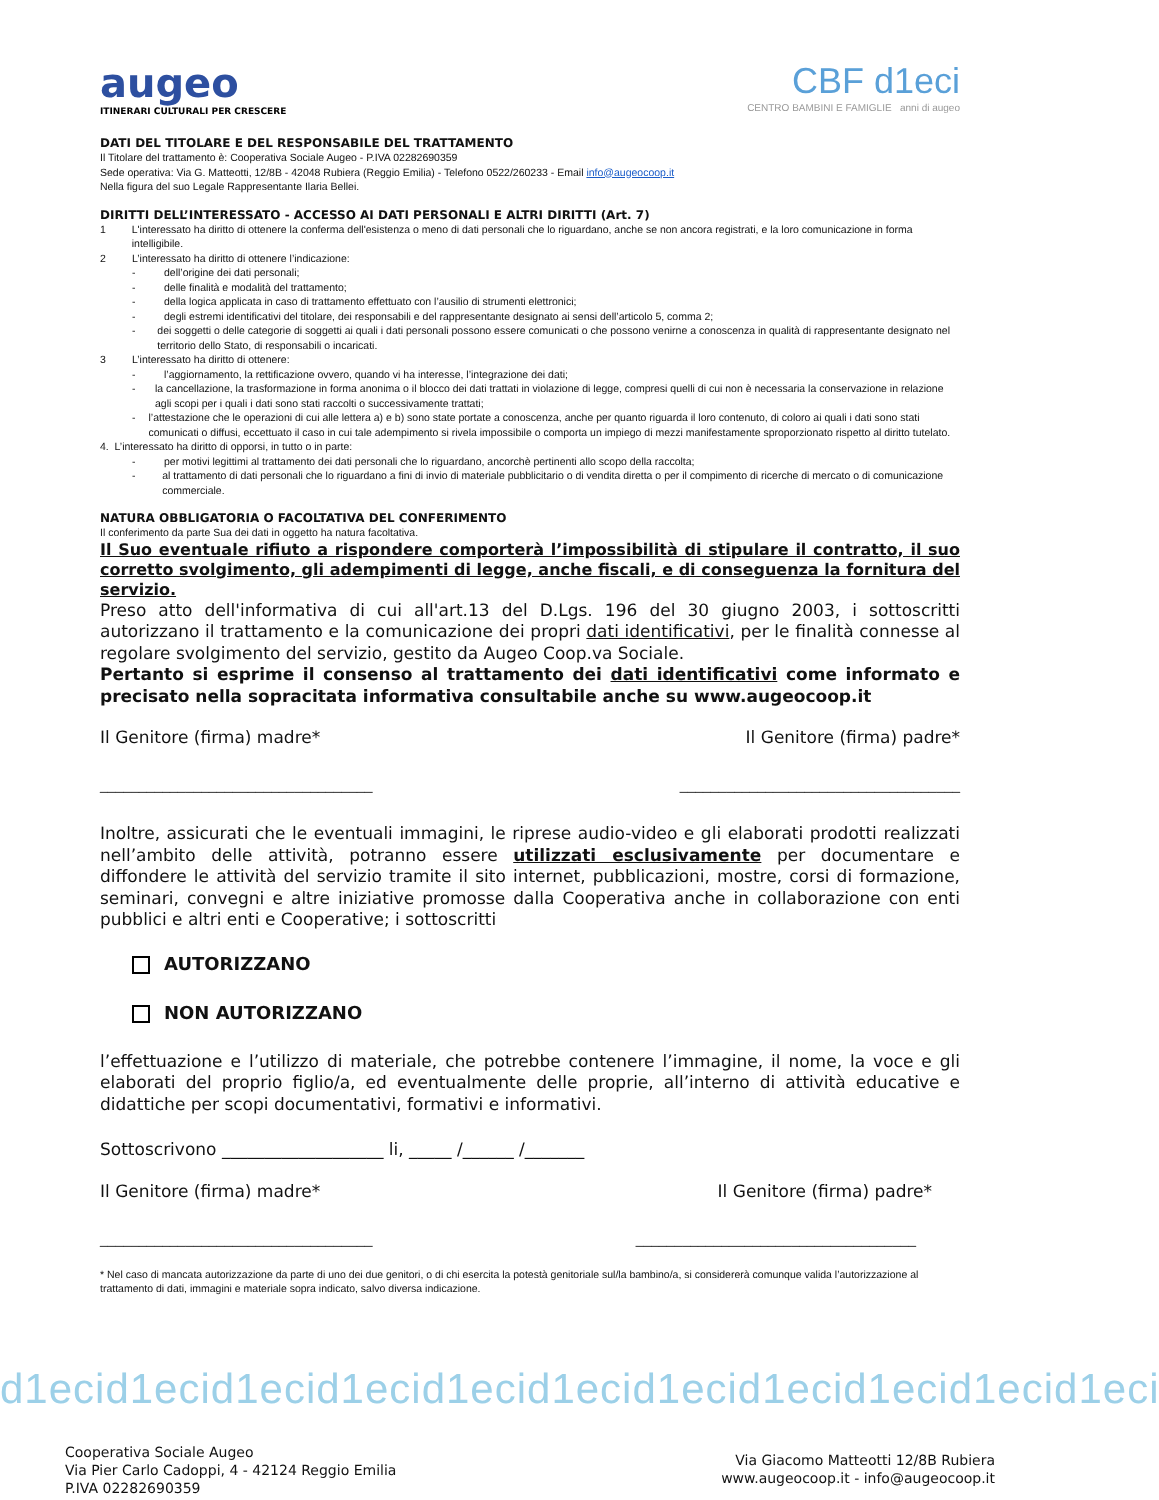augeo
ITINERARI CULTURALI PER CRESCERE
CBF d1eci
CENTRO BAMBINI E FAMIGLIE anni di augeo
DATI DEL TITOLARE E DEL RESPONSABILE DEL TRATTAMENTO
Il Titolare del trattamento è: Cooperativa Sociale Augeo - P.IVA 02282690359
Sede operativa: Via G. Matteotti, 12/8B - 42048 Rubiera (Reggio Emilia) - Telefono 0522/260233 - Email info@augeocoop.it
Nella figura del suo Legale Rappresentante Ilaria Bellei.
DIRITTI DELL’INTERESSATO - ACCESSO AI DATI PERSONALI E ALTRI DIRITTI (Art. 7)
1 L'interessato ha diritto di ottenere la conferma dell'esistenza o meno di dati personali che lo riguardano, anche se non ancora registrati, e la loro comunicazione in forma intelligibile.
2 L’interessato ha diritto di ottenere l’indicazione:
- dell’origine dei dati personali;
- delle finalità e modalità del trattamento;
- della logica applicata in caso di trattamento effettuato con l’ausilio di strumenti elettronici;
- degli estremi identificativi del titolare, dei responsabili e del rappresentante designato ai sensi dell’articolo 5, comma 2;
- dei soggetti o delle categorie di soggetti ai quali i dati personali possono essere comunicati o che possono venirne a conoscenza in qualità di rappresentante designato nel territorio dello Stato, di responsabili o incaricati.
3 L’interessato ha diritto di ottenere:
- l’aggiornamento, la rettificazione ovvero, quando vi ha interesse, l’integrazione dei dati;
- la cancellazione, la trasformazione in forma anonima o il blocco dei dati trattati in violazione di legge, compresi quelli di cui non è necessaria la conservazione in relazione agli scopi per i quali i dati sono stati raccolti o successivamente trattati;
- l’attestazione che le operazioni di cui alle lettera a) e b) sono state portate a conoscenza, anche per quanto riguarda il loro contenuto, di coloro ai quali i dati sono stati comunicati o diffusi, eccettuato il caso in cui tale adempimento si rivela impossibile o comporta un impiego di mezzi manifestamente sproporzionato rispetto al diritto tutelato.
4. L’interessato ha diritto di opporsi, in tutto o in parte:
- per motivi legittimi al trattamento dei dati personali che lo riguardano, ancorchè pertinenti allo scopo della raccolta;
- al trattamento di dati personali che lo riguardano a fini di invio di materiale pubblicitario o di vendita diretta o per il compimento di ricerche di mercato o di comunicazione commerciale.
NATURA OBBLIGATORIA O FACOLTATIVA DEL CONFERIMENTO
Il conferimento da parte Sua dei dati in oggetto ha natura facoltativa.
Il Suo eventuale rifiuto a rispondere comporterà l’impossibilità di stipulare il contratto, il suo corretto svolgimento, gli adempimenti di legge, anche fiscali, e di conseguenza la fornitura del servizio.
Preso atto dell'informativa di cui all'art.13 del D.Lgs. 196 del 30 giugno 2003, i sottoscritti autorizzano il trattamento e la comunicazione dei propri dati identificativi, per le finalità connesse al regolare svolgimento del servizio, gestito da Augeo Coop.va Sociale.
Pertanto si esprime il consenso al trattamento dei dati identificativi come informato e precisato nella sopracitata informativa consultabile anche su www.augeocoop.it
Il Genitore (firma) madre* Il Genitore (firma) padre*
___________________________________ ____________________________________
Inoltre, assicurati che le eventuali immagini, le riprese audio-video e gli elaborati prodotti realizzati nell’ambito delle attività, potranno essere utilizzati esclusivamente per documentare e diffondere le attività del servizio tramite il sito internet, pubblicazioni, mostre, corsi di formazione, seminari, convegni e altre iniziative promosse dalla Cooperativa anche in collaborazione con enti pubblici e altri enti e Cooperative; i sottoscritti
AUTORIZZANO
NON AUTORIZZANO
l’effettuazione e l’utilizzo di materiale, che potrebbe contenere l’immagine, il nome, la voce e gli elaborati del proprio figlio/a, ed eventualmente delle proprie, all’interno di attività educative e didattiche per scopi documentativi, formativi e informativi.
Sottoscrivono ___________________ li, _____ /______ /_______
Il Genitore (firma) madre* Il Genitore (firma) padre*
___________________________________ ____________________________________
* Nel caso di mancata autorizzazione da parte di uno dei due genitori, o di chi esercita la potestà genitoriale sul/la bambino/a, si considererà comunque valida l’autorizzazione al trattamento di dati, immagini e materiale sopra indicato, salvo diversa indicazione.
d1ecid1ecid1ecid1ecid1ecid1ecid1ecid1ecid1ecid1ecid1eci
Cooperativa Sociale Augeo
Via Pier Carlo Cadoppi, 4 - 42124 Reggio Emilia
P.IVA 02282690359
Via Giacomo Matteotti 12/8B Rubiera
www.augeocoop.it - info@augeocoop.it